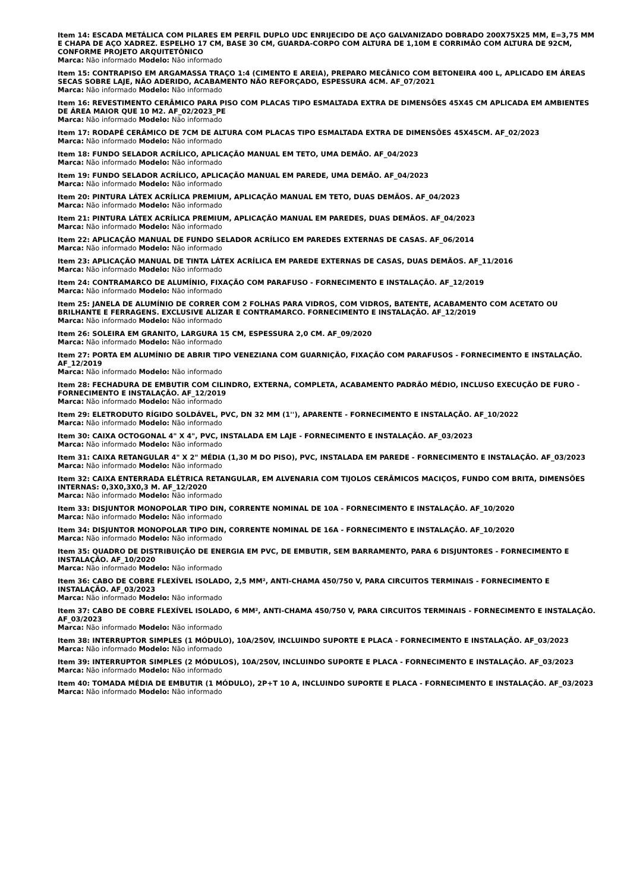Item 14: ESCADA METÁLICA COM PILARES EM PERFIL DUPLO UDC ENRIJECIDO DE AÇO GALVANIZADO DOBRADO 200X75X25 MM, E=3,75 MM E CHAPA DE AÇO XADREZ. ESPELHO 17 CM, BASE 30 CM, GUARDA-CORPO COM ALTURA DE 1,10M E CORRIMÃO COM ALTURA DE 92CM, CONFORME PROJETO ARQUITETÔNICO
Marca: Não informado Modelo: Não informado
Item 15: CONTRAPISO EM ARGAMASSA TRAÇO 1:4 (CIMENTO E AREIA), PREPARO MECÂNICO COM BETONEIRA 400 L, APLICADO EM ÁREAS SECAS SOBRE LAJE, NÃO ADERIDO, ACABAMENTO NÃO REFORÇADO, ESPESSURA 4CM. AF_07/2021
Marca: Não informado Modelo: Não informado
Item 16: REVESTIMENTO CERÂMICO PARA PISO COM PLACAS TIPO ESMALTADA EXTRA DE DIMENSÕES 45X45 CM APLICADA EM AMBIENTES DE ÁREA MAIOR QUE 10 M2. AF_02/2023_PE
Marca: Não informado Modelo: Não informado
Item 17: RODAPÉ CERÂMICO DE 7CM DE ALTURA COM PLACAS TIPO ESMALTADA EXTRA DE DIMENSÕES 45X45CM. AF_02/2023
Marca: Não informado Modelo: Não informado
Item 18: FUNDO SELADOR ACRÍLICO, APLICAÇÃO MANUAL EM TETO, UMA DEMÃO. AF_04/2023
Marca: Não informado Modelo: Não informado
Item 19: FUNDO SELADOR ACRÍLICO, APLICAÇÃO MANUAL EM PAREDE, UMA DEMÃO. AF_04/2023
Marca: Não informado Modelo: Não informado
Item 20: PINTURA LÁTEX ACRÍLICA PREMIUM, APLICAÇÃO MANUAL EM TETO, DUAS DEMÃOS. AF_04/2023
Marca: Não informado Modelo: Não informado
Item 21: PINTURA LÁTEX ACRÍLICA PREMIUM, APLICAÇÃO MANUAL EM PAREDES, DUAS DEMÃOS. AF_04/2023
Marca: Não informado Modelo: Não informado
Item 22: APLICAÇÃO MANUAL DE FUNDO SELADOR ACRÍLICO EM PAREDES EXTERNAS DE CASAS. AF_06/2014
Marca: Não informado Modelo: Não informado
Item 23: APLICAÇÃO MANUAL DE TINTA LÁTEX ACRÍLICA EM PAREDE EXTERNAS DE CASAS, DUAS DEMÃOS. AF_11/2016
Marca: Não informado Modelo: Não informado
Item 24: CONTRAMARCO DE ALUMÍNIO, FIXAÇÃO COM PARAFUSO - FORNECIMENTO E INSTALAÇÃO. AF_12/2019
Marca: Não informado Modelo: Não informado
Item 25: JANELA DE ALUMÍNIO DE CORRER COM 2 FOLHAS PARA VIDROS, COM VIDROS, BATENTE, ACABAMENTO COM ACETATO OU BRILHANTE E FERRAGENS. EXCLUSIVE ALIZAR E CONTRAMARCO. FORNECIMENTO E INSTALAÇÃO. AF_12/2019
Marca: Não informado Modelo: Não informado
Item 26: SOLEIRA EM GRANITO, LARGURA 15 CM, ESPESSURA 2,0 CM. AF_09/2020
Marca: Não informado Modelo: Não informado
Item 27: PORTA EM ALUMÍNIO DE ABRIR TIPO VENEZIANA COM GUARNIÇÃO, FIXAÇÃO COM PARAFUSOS - FORNECIMENTO E INSTALAÇÃO. AF_12/2019
Marca: Não informado Modelo: Não informado
Item 28: FECHADURA DE EMBUTIR COM CILINDRO, EXTERNA, COMPLETA, ACABAMENTO PADRÃO MÉDIO, INCLUSO EXECUÇÃO DE FURO - FORNECIMENTO E INSTALAÇÃO. AF_12/2019
Marca: Não informado Modelo: Não informado
Item 29: ELETRODUTO RÍGIDO SOLDÁVEL, PVC, DN 32 MM (1''), APARENTE - FORNECIMENTO E INSTALAÇÃO. AF_10/2022
Marca: Não informado Modelo: Não informado
Item 30: CAIXA OCTOGONAL 4" X 4", PVC, INSTALADA EM LAJE - FORNECIMENTO E INSTALAÇÃO. AF_03/2023
Marca: Não informado Modelo: Não informado
Item 31: CAIXA RETANGULAR 4" X 2" MÉDIA (1,30 M DO PISO), PVC, INSTALADA EM PAREDE - FORNECIMENTO E INSTALAÇÃO. AF_03/2023
Marca: Não informado Modelo: Não informado
Item 32: CAIXA ENTERRADA ELÉTRICA RETANGULAR, EM ALVENARIA COM TIJOLOS CERÂMICOS MACIÇOS, FUNDO COM BRITA, DIMENSÕES INTERNAS: 0,3X0,3X0,3 M. AF_12/2020
Marca: Não informado Modelo: Não informado
Item 33: DISJUNTOR MONOPOLAR TIPO DIN, CORRENTE NOMINAL DE 10A - FORNECIMENTO E INSTALAÇÃO. AF_10/2020
Marca: Não informado Modelo: Não informado
Item 34: DISJUNTOR MONOPOLAR TIPO DIN, CORRENTE NOMINAL DE 16A - FORNECIMENTO E INSTALAÇÃO. AF_10/2020
Marca: Não informado Modelo: Não informado
Item 35: QUADRO DE DISTRIBUIÇÃO DE ENERGIA EM PVC, DE EMBUTIR, SEM BARRAMENTO, PARA 6 DISJUNTORES - FORNECIMENTO E INSTALAÇÃO. AF_10/2020
Marca: Não informado Modelo: Não informado
Item 36: CABO DE COBRE FLEXÍVEL ISOLADO, 2,5 MM², ANTI-CHAMA 450/750 V, PARA CIRCUITOS TERMINAIS - FORNECIMENTO E INSTALAÇÃO. AF_03/2023
Marca: Não informado Modelo: Não informado
Item 37: CABO DE COBRE FLEXÍVEL ISOLADO, 6 MM², ANTI-CHAMA 450/750 V, PARA CIRCUITOS TERMINAIS - FORNECIMENTO E INSTALAÇÃO. AF_03/2023
Marca: Não informado Modelo: Não informado
Item 38: INTERRUPTOR SIMPLES (1 MÓDULO), 10A/250V, INCLUINDO SUPORTE E PLACA - FORNECIMENTO E INSTALAÇÃO. AF_03/2023
Marca: Não informado Modelo: Não informado
Item 39: INTERRUPTOR SIMPLES (2 MÓDULOS), 10A/250V, INCLUINDO SUPORTE E PLACA - FORNECIMENTO E INSTALAÇÃO. AF_03/2023
Marca: Não informado Modelo: Não informado
Item 40: TOMADA MÉDIA DE EMBUTIR (1 MÓDULO), 2P+T 10 A, INCLUINDO SUPORTE E PLACA - FORNECIMENTO E INSTALAÇÃO. AF_03/2023
Marca: Não informado Modelo: Não informado